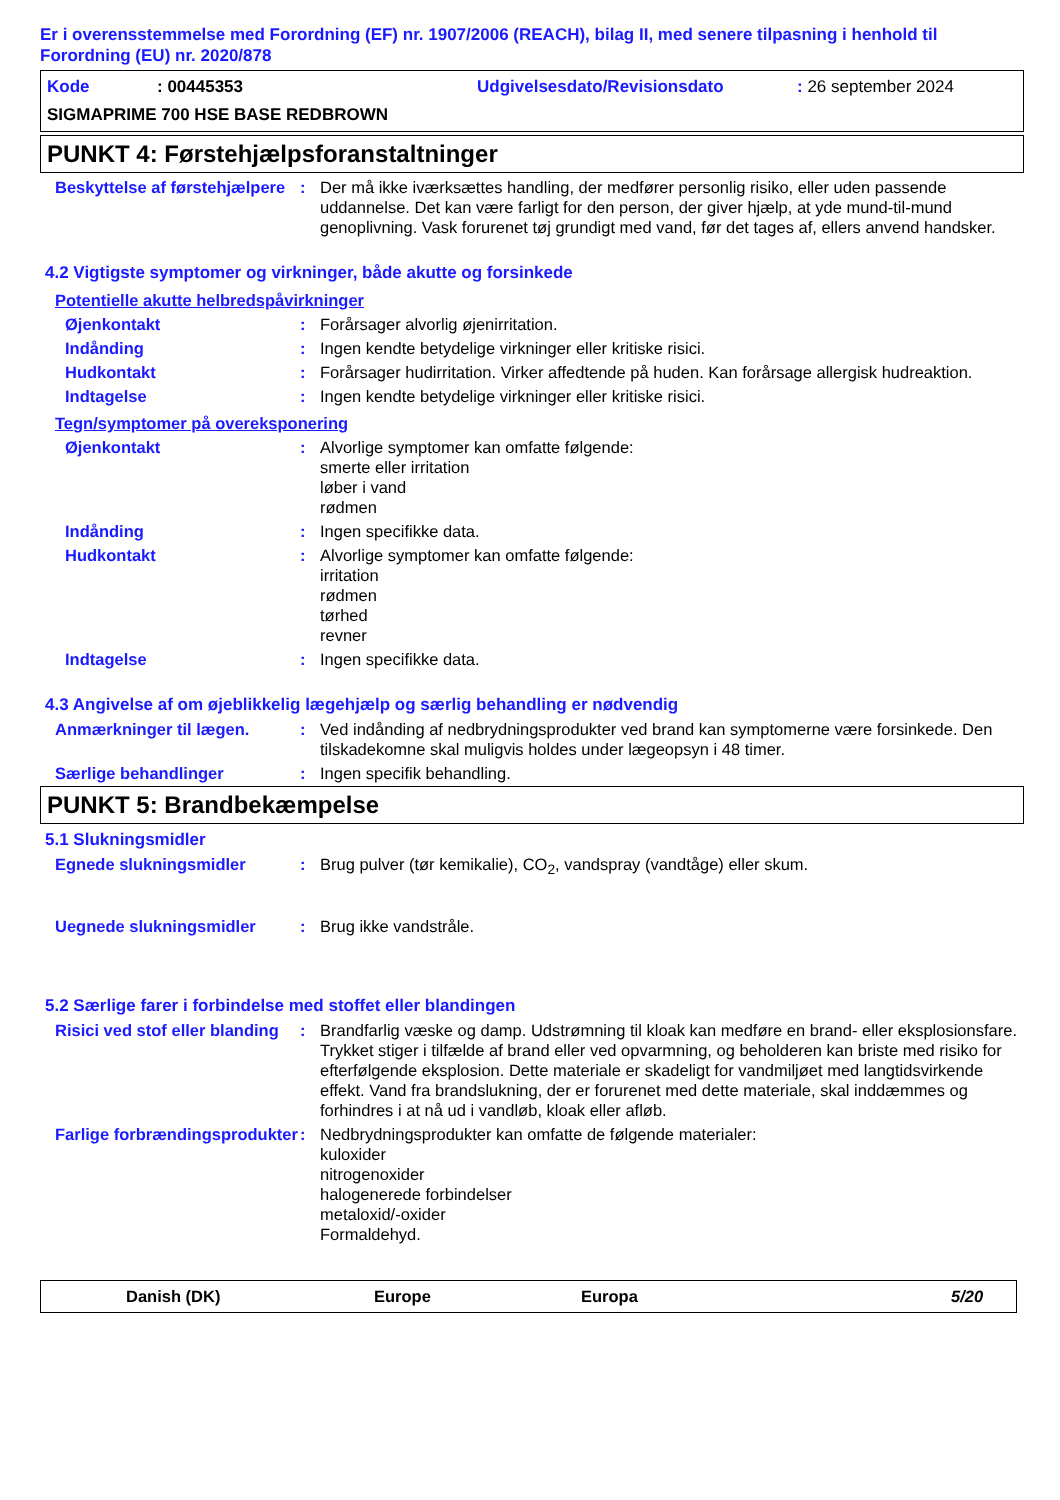Er i overensstemmelse med Forordning (EF) nr. 1907/2006 (REACH), bilag II, med senere tilpasning i henhold til Forordning (EU) nr. 2020/878
Kode: 00445353 Udgivelsesdato/Revisionsdato: 26 september 2024
SIGMAPRIME 700 HSE BASE REDBROWN
PUNKT 4: Førstehjælpsforanstaltninger
Beskyttelse af førstehjælpere
: Der må ikke iværksættes handling, der medfører personlig risiko, eller uden passende uddannelse. Det kan være farligt for den person, der giver hjælp, at yde mund-til-mund genoplivning. Vask forurenet tøj grundigt med vand, før det tages af, ellers anvend handsker.
4.2 Vigtigste symptomer og virkninger, både akutte og forsinkede
Potentielle akutte helbredspåvirkninger
Øjenkontakt : Forårsager alvorlig øjenirritation.
Indånding : Ingen kendte betydelige virkninger eller kritiske risici.
Hudkontakt : Forårsager hudirritation. Virker affedtende på huden. Kan forårsage allergisk hudreaktion.
Indtagelse : Ingen kendte betydelige virkninger eller kritiske risici.
Tegn/symptomer på overeksponering
Øjenkontakt : Alvorlige symptomer kan omfatte følgende:
smerte eller irritation
løber i vand
rødmen
Indånding : Ingen specifikke data.
Hudkontakt : Alvorlige symptomer kan omfatte følgende:
irritation
rødmen
tørhed
revner
Indtagelse : Ingen specifikke data.
4.3 Angivelse af om øjeblikkelig lægehjælp og særlig behandling er nødvendig
Anmærkninger til lægen. : Ved indånding af nedbrydningsprodukter ved brand kan symptomerne være forsinkede. Den tilskadekomne skal muligvis holdes under lægeopsyn i 48 timer.
Særlige behandlinger : Ingen specifik behandling.
PUNKT 5: Brandbekæmpelse
5.1 Slukningsmidler
Egnede slukningsmidler : Brug pulver (tør kemikalie), CO<sub>2</sub>, vandspray (vandtåge) eller skum.
Uegnede slukningsmidler : Brug ikke vandstråle.
5.2 Særlige farer i forbindelse med stoffet eller blandingen
Risici ved stof eller blanding
: Brandfarlig væske og damp. Udstrømning til kloak kan medføre en brand- eller eksplosionsfare. Trykket stiger i tilfælde af brand eller ved opvarmning, og beholderen kan briste med risiko for efterfølgende eksplosion. Dette materiale er skadeligt for vandmiljøet med langtidsvirkende effekt. Vand fra brandslukning, der er forurenet med dette materiale, skal inddæmmes og forhindres i at nå ud i vandløb, kloak eller afløb.
Farlige forbrændingsprodukter
: Nedbrydningsprodukter kan omfatte de følgende materialer:
kuloxider
nitrogenoxider
halogenerede forbindelser
metaloxid/-oxider
Formaldehyd.
Danish (DK) Europe Europa 5/20